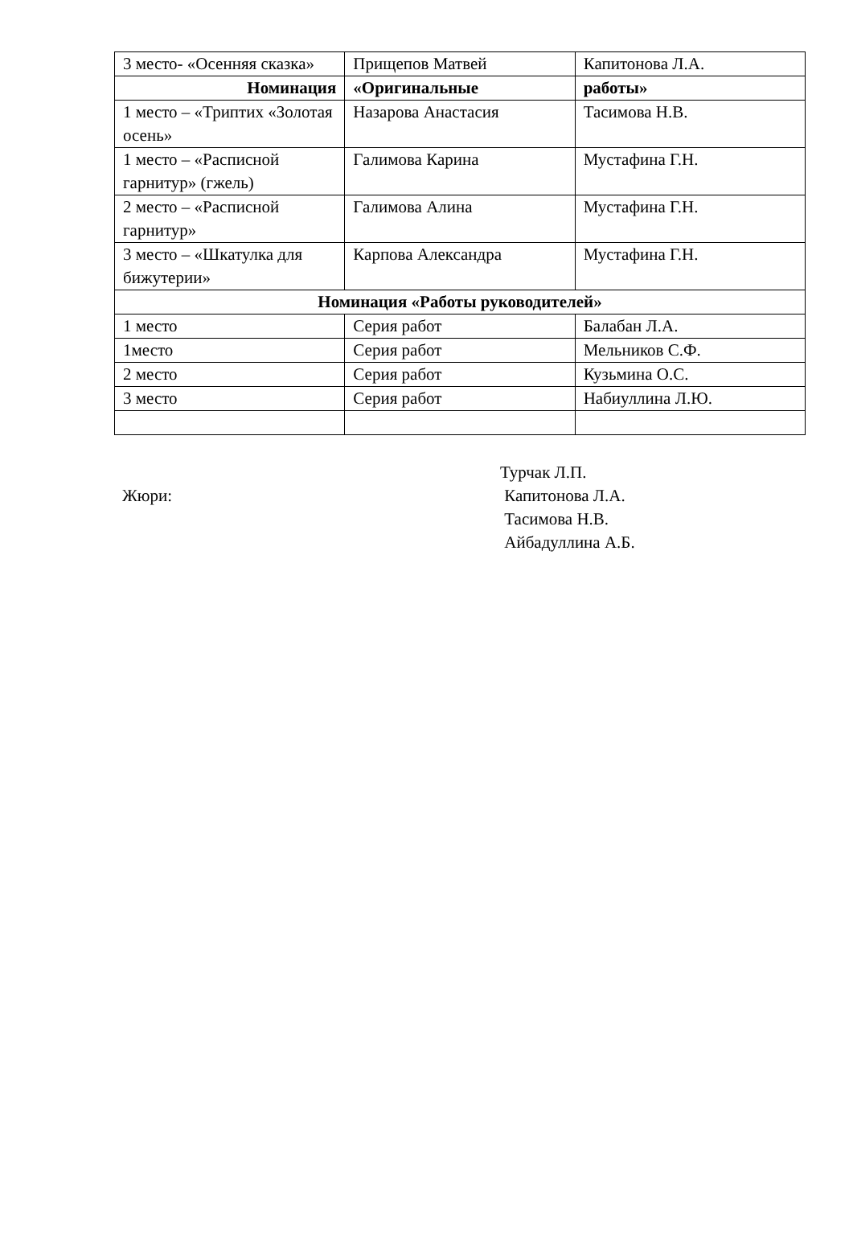| 3 место- «Осенняя сказка» | Прищепов Матвей | Капитонова Л.А. |
| Номинация | «Оригинальные | работы» |
| 1 место – «Триптих «Золотая осень» | Назарова Анастасия | Тасимова Н.В. |
| 1 место – «Расписной гарнитур» (гжель) | Галимова Карина | Мустафина Г.Н. |
| 2 место – «Расписной гарнитур» | Галимова Алина | Мустафина Г.Н. |
| 3 место – «Шкатулка для бижутерии» | Карпова Александра | Мустафина Г.Н. |
| Номинация «Работы руководителей» | | |
| 1 место | Серия работ | Балабан Л.А. |
| 1место | Серия работ | Мельников С.Ф. |
| 2 место | Серия работ | Кузьмина О.С. |
| 3 место | Серия работ | Набиуллина Л.Ю. |
Жюри:
Турчак Л.П.
Капитонова Л.А.
Тасимова Н.В.
Айбадуллина А.Б.